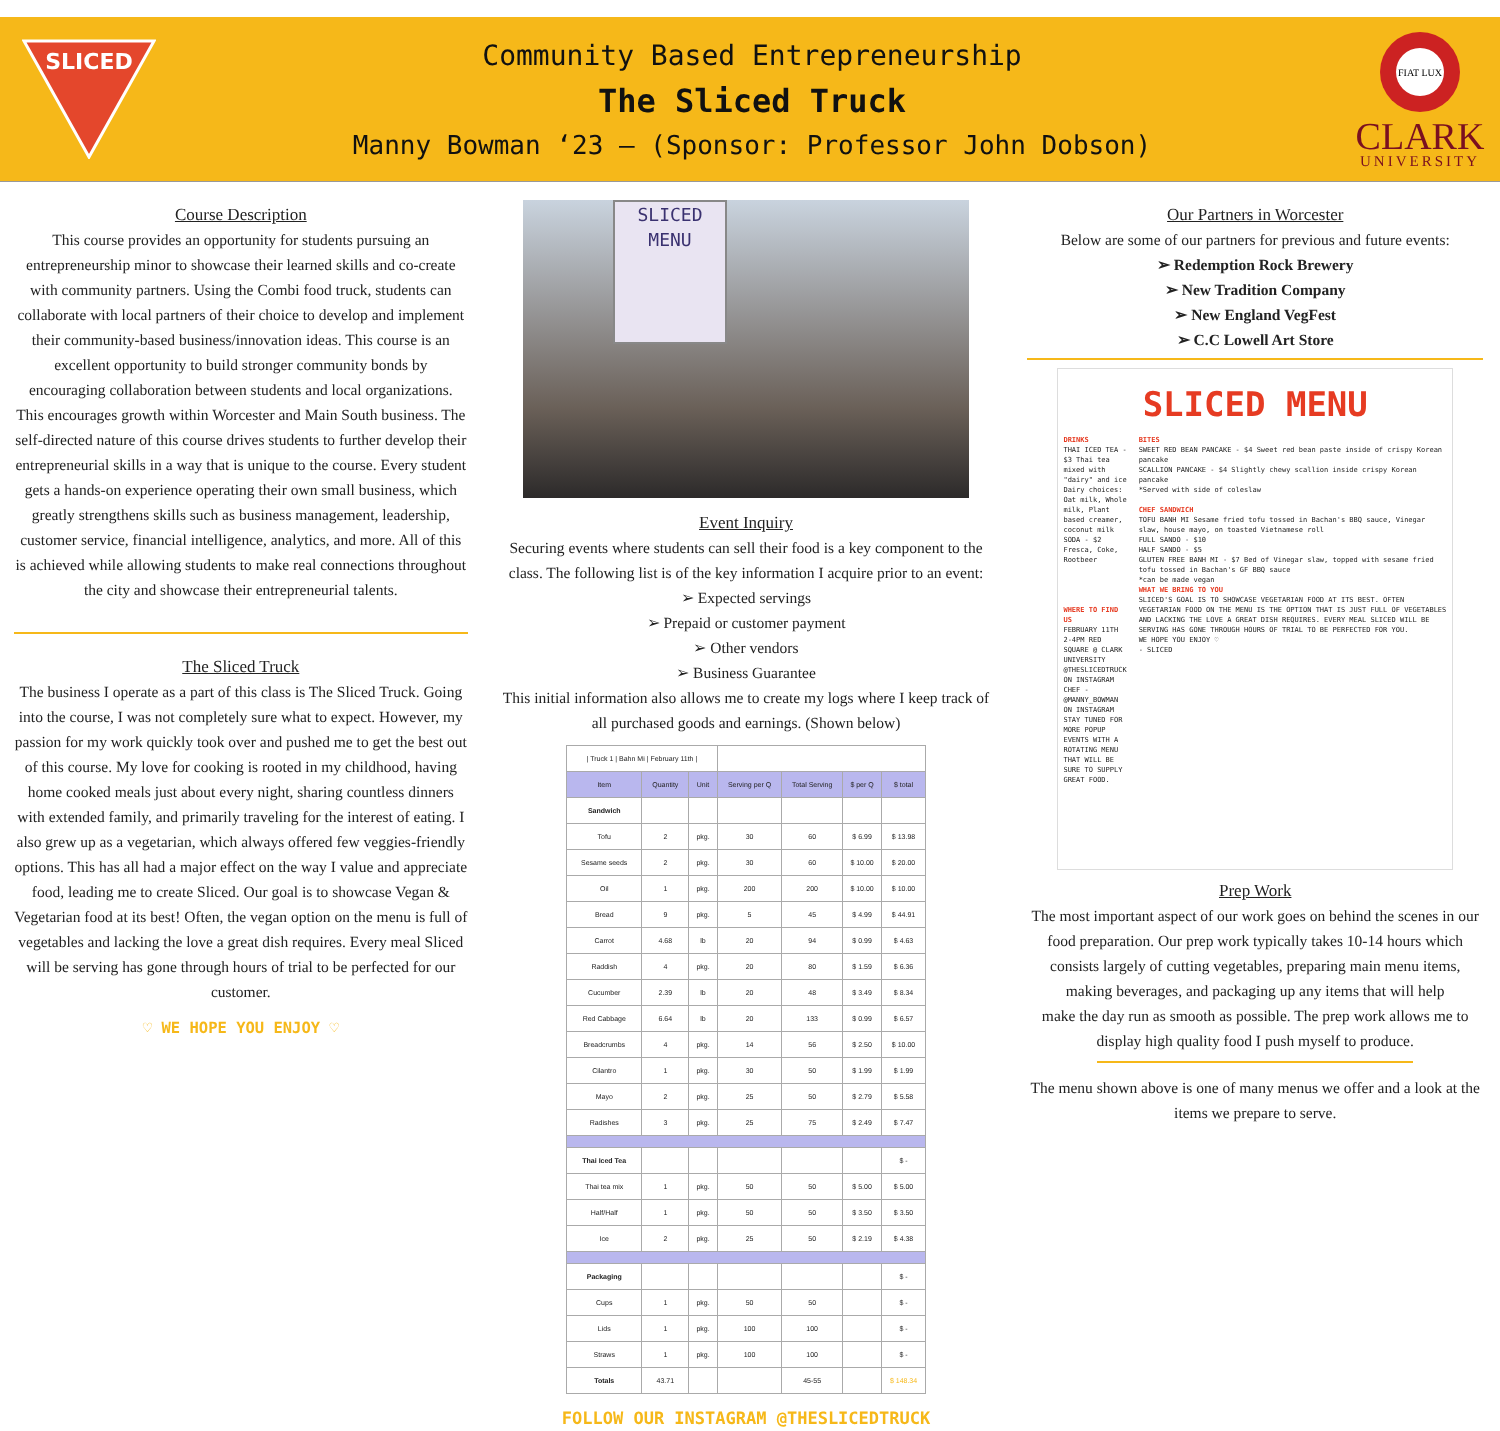SLICED
Community Based Entrepreneurship
The Sliced Truck
Manny Bowman ‘23 – (Sponsor: Professor John Dobson)
FIAT LUX
CLARK
UNIVERSITY
Course Description
This course provides an opportunity for students pursuing an entrepreneurship minor to showcase their learned skills and co-create with community partners. Using the Combi food truck, students can collaborate with local partners of their choice to develop and implement their community-based business/innovation ideas. This course is an excellent opportunity to build stronger community bonds by encouraging collaboration between students and local organizations. This encourages growth within Worcester and Main South business. The self-directed nature of this course drives students to further develop their entrepreneurial skills in a way that is unique to the course. Every student gets a hands-on experience operating their own small business, which greatly strengthens skills such as business management, leadership, customer service, financial intelligence, analytics, and more. All of this is achieved while allowing students to make real connections throughout the city and showcase their entrepreneurial talents.
The Sliced Truck
The business I operate as a part of this class is The Sliced Truck. Going into the course, I was not completely sure what to expect. However, my passion for my work quickly took over and pushed me to get the best out of this course. My love for cooking is rooted in my childhood, having home cooked meals just about every night, sharing countless dinners with extended family, and primarily traveling for the interest of eating. I also grew up as a vegetarian, which always offered few veggies-friendly options. This has all had a major effect on the way I value and appreciate food, leading me to create Sliced. Our goal is to showcase Vegan & Vegetarian food at its best! Often, the vegan option on the menu is full of vegetables and lacking the love a great dish requires. Every meal Sliced will be serving has gone through hours of trial to be perfected for our customer.
♡ WE HOPE YOU ENJOY ♡
SLICED MENU
Event Inquiry
Securing events where students can sell their food is a key component to the class. The following list is of the key information I acquire prior to an event:
➢ Expected servings
➢ Prepaid or customer payment
➢ Other vendors
➢ Business Guarantee
This initial information also allows me to create my logs where I keep track of all purchased goods and earnings. (Shown below)
| / Truck 1 / Bahn Mi / February 11th / | | | | | | |
| Item | Quantity | Unit | Serving per Q | Total Serving | $ per Q | $ total |
| Sandwich | | | | | | |
| Tofu | 2 | pkg. | 30 | 60 | $ 6.99 | $ 13.98 |
| Sesame seeds | 2 | pkg. | 30 | 60 | $ 10.00 | $ 20.00 |
| Oil | 1 | pkg. | 200 | 200 | $ 10.00 | $ 10.00 |
| Bread | 9 | pkg. | 5 | 45 | $ 4.99 | $ 44.91 |
| Carrot | 4.68 | lb | 20 | 94 | $ 0.99 | $ 4.63 |
| Raddish | 4 | pkg. | 20 | 80 | $ 1.59 | $ 6.36 |
| Cucumber | 2.39 | lb | 20 | 48 | $ 3.49 | $ 8.34 |
| Red Cabbage | 6.64 | lb | 20 | 133 | $ 0.99 | $ 6.57 |
| Breadcrumbs | 4 | pkg. | 14 | 56 | $ 2.50 | $ 10.00 |
| Cilantro | 1 | pkg. | 30 | 50 | $ 1.99 | $ 1.99 |
| Mayo | 2 | pkg. | 25 | 50 | $ 2.79 | $ 5.58 |
| Radishes | 3 | pkg. | 25 | 75 | $ 2.49 | $ 7.47 |
| Thai Iced Tea | | | | | | $ - |
| Thai tea mix | 1 | pkg. | 50 | 50 | $ 5.00 | $ 5.00 |
| Half/Half | 1 | pkg. | 50 | 50 | $ 3.50 | $ 3.50 |
| Ice | 2 | pkg. | 25 | 50 | $ 2.19 | $ 4.38 |
| Packaging | | | | | | $ - |
| Cups | 1 | pkg. | 50 | 50 | | $ - |
| Lids | 1 | pkg. | 100 | 100 | | $ - |
| Straws | 1 | pkg. | 100 | 100 | | $ - |
| Totals | 43.71 | | | 45-55 | | $ 148.34 |
FOLLOW OUR INSTAGRAM @THESLICEDTRUCK
Our Partners in Worcester
Below are some of our partners for previous and future events:
➢ Redemption Rock Brewery
➢ New Tradition Company
➢ New England VegFest
➢ C.C Lowell Art Store
SLICED MENU
DRINKS
THAI ICED TEA - $3 Thai tea mixed with "dairy" and ice
Dairy choices: Oat milk, Whole milk, Plant based creamer, coconut milk
SODA - $2 Fresca, Coke, Rootbeer
WHERE TO FIND US
FEBRUARY 11TH 2-4PM RED SQUARE @ CLARK UNIVERSITY
@THESLICEDTRUCK ON INSTAGRAM
CHEF - @MANNY_BOWMAN ON INSTAGRAM
STAY TUNED FOR MORE POPUP EVENTS WITH A ROTATING MENU THAT WILL BE SURE TO SUPPLY GREAT FOOD.
BITES
SWEET RED BEAN PANCAKE - $4 Sweet red bean paste inside of crispy Korean pancake
SCALLION PANCAKE - $4 Slightly chewy scallion inside crispy Korean pancake
*Served with side of coleslaw
CHEF SANDWICH
TOFU BANH MI Sesame fried tofu tossed in Bachan's BBQ sauce, Vinegar slaw, house mayo, on toasted Vietnamese roll
FULL SANDO - $10
HALF SANDO - $5
GLUTEN FREE BANH MI - $7 Bed of Vinegar slaw, topped with sesame fried tofu tossed in Bachan's GF BBQ sauce
*can be made vegan
WHAT WE BRING TO YOU
SLICED'S GOAL IS TO SHOWCASE VEGETARIAN FOOD AT ITS BEST. OFTEN VEGETARIAN FOOD ON THE MENU IS THE OPTION THAT IS JUST FULL OF VEGETABLES AND LACKING THE LOVE A GREAT DISH REQUIRES. EVERY MEAL SLICED WILL BE SERVING HAS GONE THROUGH HOURS OF TRIAL TO BE PERFECTED FOR YOU.
WE HOPE YOU ENJOY ♡
- SLICED
Prep Work
The most important aspect of our work goes on behind the scenes in our food preparation. Our prep work typically takes 10-14 hours which consists largely of cutting vegetables, preparing main menu items, making beverages, and packaging up any items that will help
make the day run as smooth as possible. The prep work allows me to display high quality food I push myself to produce.
The menu shown above is one of many menus we offer and a look at the items we prepare to serve.